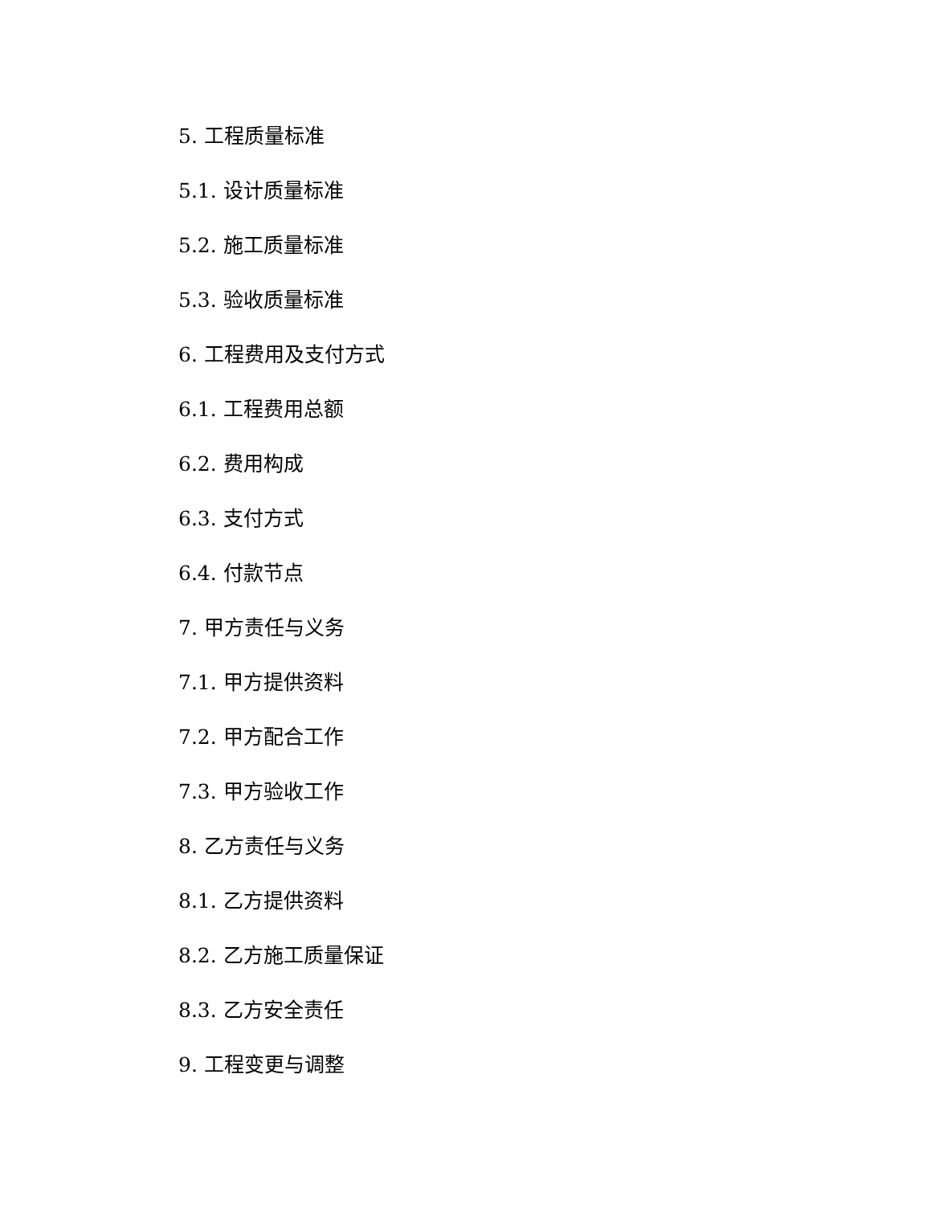5. 工程质量标准
5.1. 设计质量标准
5.2. 施工质量标准
5.3. 验收质量标准
6. 工程费用及支付方式
6.1. 工程费用总额
6.2. 费用构成
6.3. 支付方式
6.4. 付款节点
7. 甲方责任与义务
7.1. 甲方提供资料
7.2. 甲方配合工作
7.3. 甲方验收工作
8. 乙方责任与义务
8.1. 乙方提供资料
8.2. 乙方施工质量保证
8.3. 乙方安全责任
9. 工程变更与调整